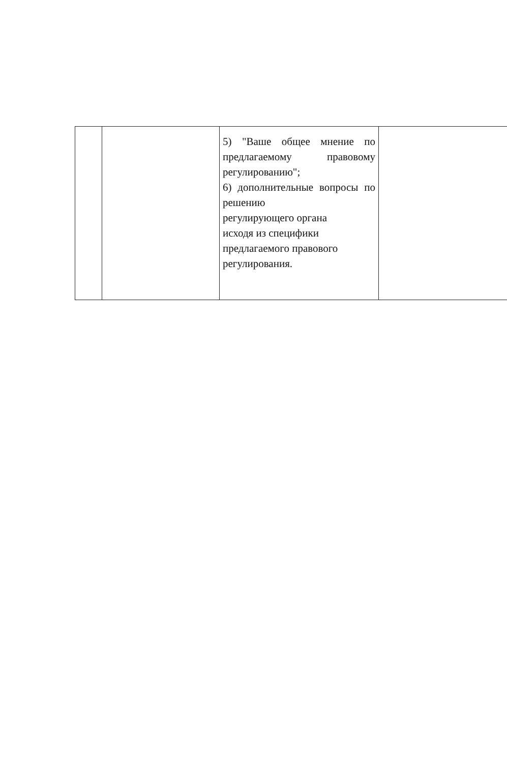| | | 5) "Ваше общее мнение по предлагаемому правовому регулированию"; 6) дополнительные вопросы по решению регулирующего органа исходя из специфики предлагаемого правового регулирования. | |